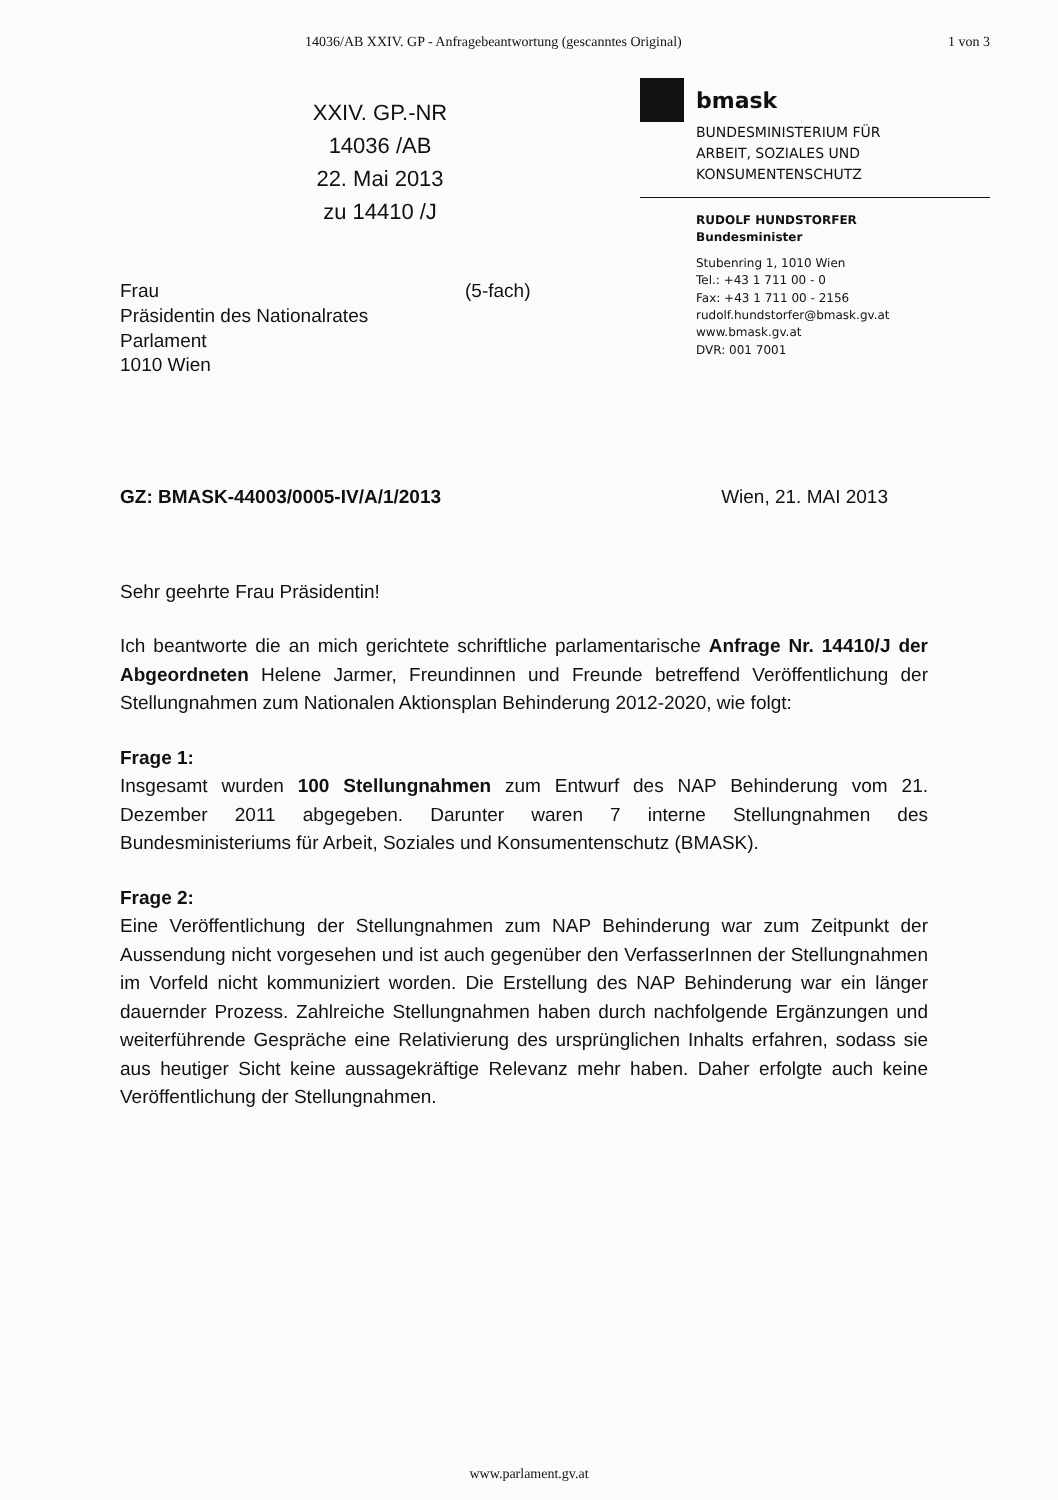14036/AB XXIV. GP - Anfragebeantwortung (gescanntes Original) 1 von 3
XXIV. GP.-NR
14036 /AB
22. Mai 2013
zu 14410 /J
bmask
BUNDESMINISTERIUM FÜR
ARBEIT, SOZIALES UND
KONSUMENTENSCHUTZ
RUDOLF HUNDSTORFER
Bundesminister
Stubenring 1, 1010 Wien
Tel.: +43 1 711 00 - 0
Fax: +43 1 711 00 - 2156
rudolf.hundstorfer@bmask.gv.at
www.bmask.gv.at
DVR: 001 7001
Frau
Präsidentin des Nationalrates
Parlament
1010 Wien
(5-fach)
GZ: BMASK-44003/0005-IV/A/1/2013 Wien, 21. MAI 2013
Sehr geehrte Frau Präsidentin!
Ich beantworte die an mich gerichtete schriftliche parlamentarische Anfrage Nr. 14410/J der Abgeordneten Helene Jarmer, Freundinnen und Freunde betreffend Veröffentlichung der Stellungnahmen zum Nationalen Aktionsplan Behinderung 2012-2020, wie folgt:
Frage 1:
Insgesamt wurden 100 Stellungnahmen zum Entwurf des NAP Behinderung vom 21. Dezember 2011 abgegeben. Darunter waren 7 interne Stellungnahmen des Bundesministeriums für Arbeit, Soziales und Konsumentenschutz (BMASK).
Frage 2:
Eine Veröffentlichung der Stellungnahmen zum NAP Behinderung war zum Zeitpunkt der Aussendung nicht vorgesehen und ist auch gegenüber den VerfasserInnen der Stellungnahmen im Vorfeld nicht kommuniziert worden. Die Erstellung des NAP Behinderung war ein länger dauernder Prozess. Zahlreiche Stellungnahmen haben durch nachfolgende Ergänzungen und weiterführende Gespräche eine Relativierung des ursprünglichen Inhalts erfahren, sodass sie aus heutiger Sicht keine aussagekräftige Relevanz mehr haben. Daher erfolgte auch keine Veröffentlichung der Stellungnahmen.
www.parlament.gv.at